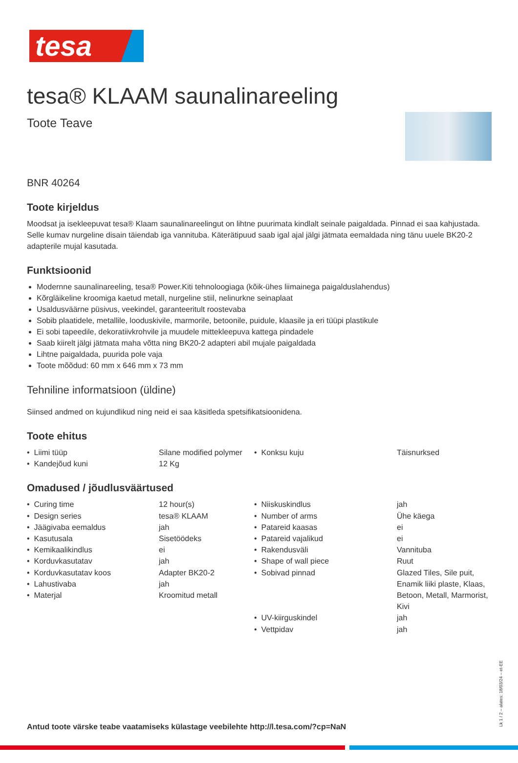tesa
tesa® KLAAM saunalinareeling
Toote Teave
BNR 40264
Toote kirjeldus
Moodsat ja isekleepuvat tesa® Klaam saunalinareelingut on lihtne puurimata kindlalt seinale paigaldada. Pinnad ei saa kahjustada. Selle kumav nurgeline disain täiendab iga vannituba. Käterätipuud saab igal ajal jälgi jätmata eemaldada ning tänu uuele BK20-2 adapterile mujal kasutada.
Funktsioonid
Modernne saunalinareeling, tesa® Power.Kiti tehnoloogiaga (kõik-ühes liimainega paigalduslahendus)
Kõrgläikeline kroomiga kaetud metall, nurgeline stiil, nelinurkne seinaplaat
Usaldusväärne püsivus, veekindel, garanteeritult roostevaba
Sobib plaatidele, metallile, looduskivile, marmorile, betoonile, puidule, klaasile ja eri tüüpi plastikule
Ei sobi tapeedile, dekoratiivkrohvile ja muudele mittekleepuva kattega pindadele
Saab kiirelt jälgi jätmata maha võtta ning BK20-2 adapteri abil mujale paigaldada
Lihtne paigaldada, puurida pole vaja
Toote mõõdud: 60 mm x 646 mm x 73 mm
Tehniline informatsioon (üldine)
Siinsed andmed on kujundlikud ning neid ei saa käsitleda spetsifikatsioonidena.
Toote ehitus
| • Liimi tüüp | Silane modified polymer | • Konksu kuju | Täisnurksed |
| • Kandejõud kuni | 12 Kg | | |
Omadused / jõudlusväärtused
| • Curing time | 12 hour(s) | • Niiskuskindlus | jah |
| • Design series | tesa® KLAAM | • Number of arms | Ühe käega |
| • Jäägivaba eemaldus | jah | • Patareid kaasas | ei |
| • Kasutusala | Sisetöödeks | • Patareid vajalikud | ei |
| • Kemikaalikindlus | ei | • Rakendusväli | Vannituba |
| • Korduvkasutatav | jah | • Shape of wall piece | Ruut |
| • Korduvkasutatav koos • Lahustivaba • Materjal | Adapter BK20-2 jah Kroomitud metall | • Sobivad pinnad | Glazed Tiles, Sile puit, Enamik liiki plaste, Klaas, Betoon, Metall, Marmorist, Kivi |
| | | • UV-kiirguskindel | jah |
| | | • Vettpidav | jah |
Antud toote värske teabe vaatamiseks külastage veebilehte http://l.tesa.com/?cp=NaN
Lk 1 / 2 – alates: 18/03/24 – et-EE